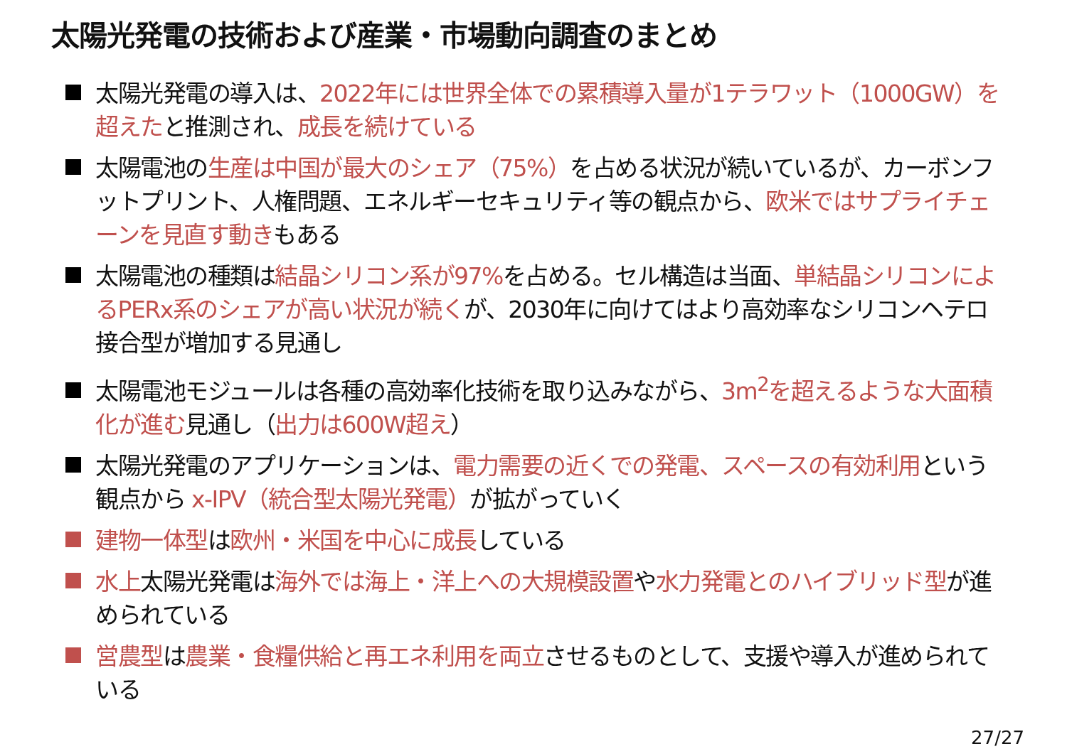太陽光発電の技術および産業・市場動向調査のまとめ
太陽光発電の導入は、2022年には世界全体での累積導入量が1テラワット（1000GW）を超えたと推測され、成長を続けている
太陽電池の生産は中国が最大のシェア（75%）を占める状況が続いているが、カーボンフットプリント、人権問題、エネルギーセキュリティ等の観点から、欧米ではサプライチェーンを見直す動きもある
太陽電池の種類は結晶シリコン系が97% を占める。セル構造は当面、単結晶シリコンによるPERx系のシェアが高い状況が続くが、2030年に向けてはより高効率なシリコンヘテロ接合型が増加する見通し
太陽電池モジュールは各種の高効率化技術を取り込みながら、3m<sup>2</sup>を超えるような大面積化が進む見通し（出力は600W超え）
太陽光発電のアプリケーションは、電力需要の近くでの発電、スペースの有効利用という観点から x-IPV（統合型太陽光発電）が拡がっていく
建物一体型は欧州・米国を中心に成長している
水上太陽光発電は海外では海上・洋上への大規模設置や水力発電とのハイブリッド型が進められている
営農型は農業・食糧供給と再エネ利用を両立させるものとして、支援や導入が進められている
27/27